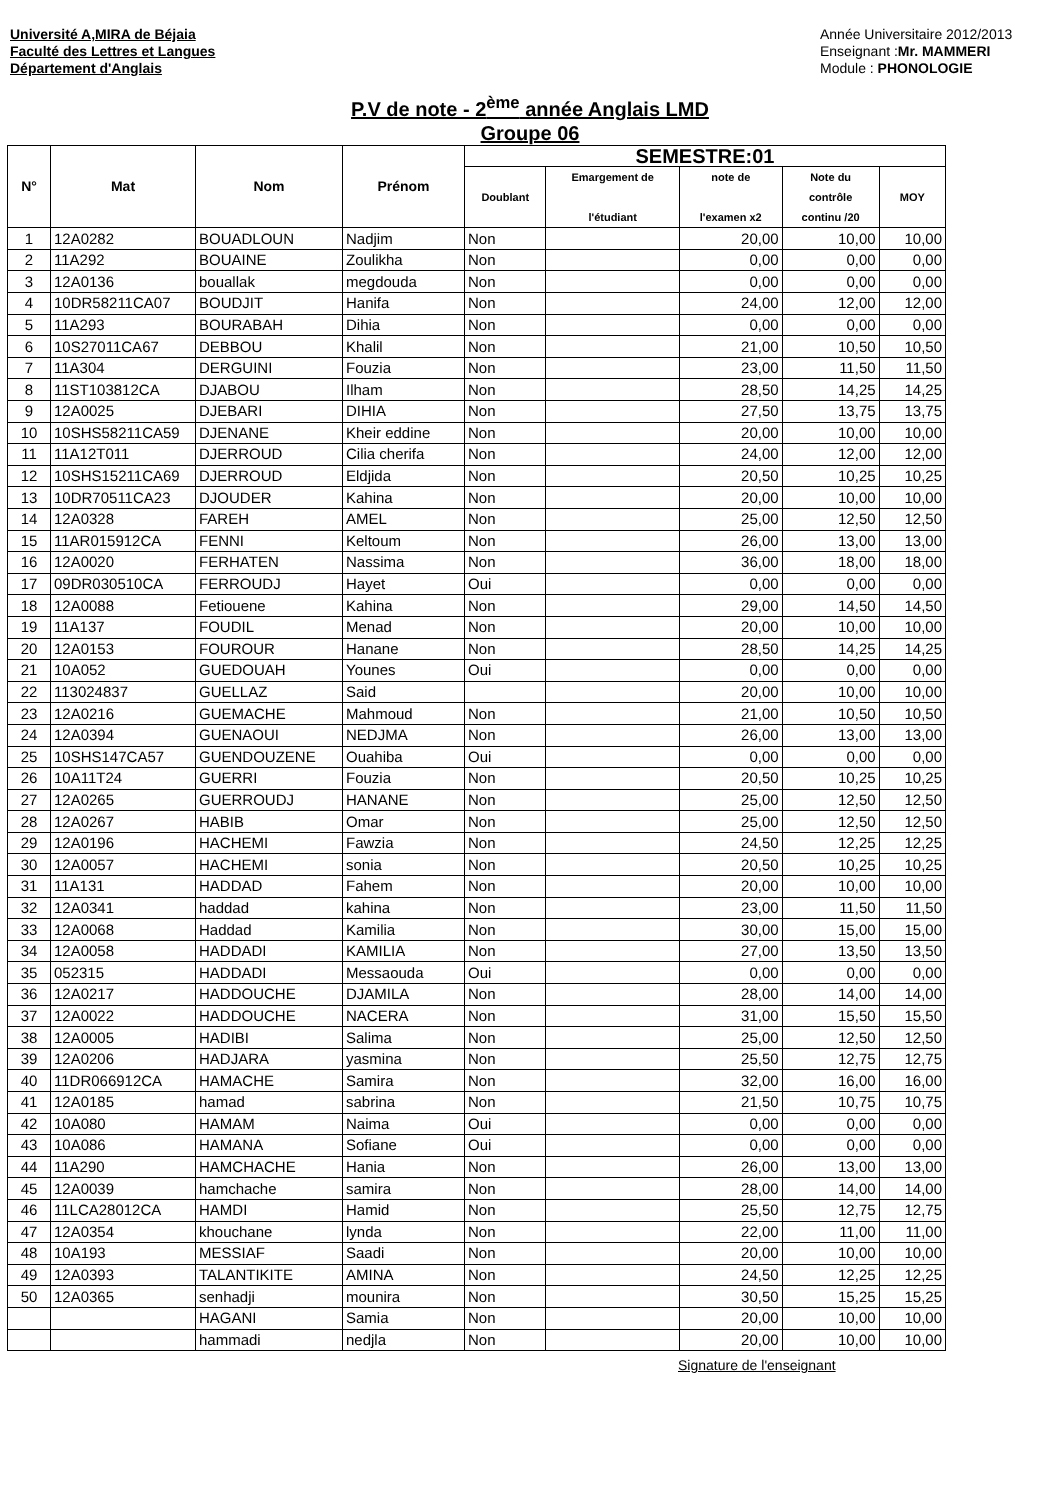Université A,MIRA de Béjaia
Faculté des Lettres et Langues
Département d'Anglais
Année Universitaire 2012/2013
Enseignant :Mr. MAMMERI
Module : PHONOLOGIE
P.V de note - 2<sup>ème</sup> année Anglais LMD
Groupe 06
| N° | Mat | Nom | Prénom | SEMESTRE:01 | | | | |
| --- | --- | --- | --- | --- | --- | --- | --- | --- |
| | | | | Doublant | Emargement de l'étudiant | note de l'examen x2 | Note du contrôle continu /20 | MOY |
| 1 | 12A0282 | BOUADLOUN | Nadjim | Non | | 20,00 | 10,00 | 10,00 |
| 2 | 11A292 | BOUAINE | Zoulikha | Non | | 0,00 | 0,00 | 0,00 |
| 3 | 12A0136 | bouallak | megdouda | Non | | 0,00 | 0,00 | 0,00 |
| 4 | 10DR58211CA07 | BOUDJIT | Hanifa | Non | | 24,00 | 12,00 | 12,00 |
| 5 | 11A293 | BOURABAH | Dihia | Non | | 0,00 | 0,00 | 0,00 |
| 6 | 10S27011CA67 | DEBBOU | Khalil | Non | | 21,00 | 10,50 | 10,50 |
| 7 | 11A304 | DERGUINI | Fouzia | Non | | 23,00 | 11,50 | 11,50 |
| 8 | 11ST103812CA | DJABOU | Ilham | Non | | 28,50 | 14,25 | 14,25 |
| 9 | 12A0025 | DJEBARI | DIHIA | Non | | 27,50 | 13,75 | 13,75 |
| 10 | 10SHS58211CA59 | DJENANE | Kheir eddine | Non | | 20,00 | 10,00 | 10,00 |
| 11 | 11A12T011 | DJERROUD | Cilia cherifa | Non | | 24,00 | 12,00 | 12,00 |
| 12 | 10SHS15211CA69 | DJERROUD | Eldjida | Non | | 20,50 | 10,25 | 10,25 |
| 13 | 10DR70511CA23 | DJOUDER | Kahina | Non | | 20,00 | 10,00 | 10,00 |
| 14 | 12A0328 | FAREH | AMEL | Non | | 25,00 | 12,50 | 12,50 |
| 15 | 11AR015912CA | FENNI | Keltoum | Non | | 26,00 | 13,00 | 13,00 |
| 16 | 12A0020 | FERHATEN | Nassima | Non | | 36,00 | 18,00 | 18,00 |
| 17 | 09DR030510CA | FERROUDJ | Hayet | Oui | | 0,00 | 0,00 | 0,00 |
| 18 | 12A0088 | Fetiouene | Kahina | Non | | 29,00 | 14,50 | 14,50 |
| 19 | 11A137 | FOUDIL | Menad | Non | | 20,00 | 10,00 | 10,00 |
| 20 | 12A0153 | FOUROUR | Hanane | Non | | 28,50 | 14,25 | 14,25 |
| 21 | 10A052 | GUEDOUAH | Younes | Oui | | 0,00 | 0,00 | 0,00 |
| 22 | 113024837 | GUELLAZ | Said | | | 20,00 | 10,00 | 10,00 |
| 23 | 12A0216 | GUEMACHE | Mahmoud | Non | | 21,00 | 10,50 | 10,50 |
| 24 | 12A0394 | GUENAOUI | NEDJMA | Non | | 26,00 | 13,00 | 13,00 |
| 25 | 10SHS147CA57 | GUENDOUZENE | Ouahiba | Oui | | 0,00 | 0,00 | 0,00 |
| 26 | 10A11T24 | GUERRI | Fouzia | Non | | 20,50 | 10,25 | 10,25 |
| 27 | 12A0265 | GUERROUDJ | HANANE | Non | | 25,00 | 12,50 | 12,50 |
| 28 | 12A0267 | HABIB | Omar | Non | | 25,00 | 12,50 | 12,50 |
| 29 | 12A0196 | HACHEMI | Fawzia | Non | | 24,50 | 12,25 | 12,25 |
| 30 | 12A0057 | HACHEMI | sonia | Non | | 20,50 | 10,25 | 10,25 |
| 31 | 11A131 | HADDAD | Fahem | Non | | 20,00 | 10,00 | 10,00 |
| 32 | 12A0341 | haddad | kahina | Non | | 23,00 | 11,50 | 11,50 |
| 33 | 12A0068 | Haddad | Kamilia | Non | | 30,00 | 15,00 | 15,00 |
| 34 | 12A0058 | HADDADI | KAMILIA | Non | | 27,00 | 13,50 | 13,50 |
| 35 | 052315 | HADDADI | Messaouda | Oui | | 0,00 | 0,00 | 0,00 |
| 36 | 12A0217 | HADDOUCHE | DJAMILA | Non | | 28,00 | 14,00 | 14,00 |
| 37 | 12A0022 | HADDOUCHE | NACERA | Non | | 31,00 | 15,50 | 15,50 |
| 38 | 12A0005 | HADIBI | Salima | Non | | 25,00 | 12,50 | 12,50 |
| 39 | 12A0206 | HADJARA | yasmina | Non | | 25,50 | 12,75 | 12,75 |
| 40 | 11DR066912CA | HAMACHE | Samira | Non | | 32,00 | 16,00 | 16,00 |
| 41 | 12A0185 | hamad | sabrina | Non | | 21,50 | 10,75 | 10,75 |
| 42 | 10A080 | HAMAM | Naima | Oui | | 0,00 | 0,00 | 0,00 |
| 43 | 10A086 | HAMANA | Sofiane | Oui | | 0,00 | 0,00 | 0,00 |
| 44 | 11A290 | HAMCHACHE | Hania | Non | | 26,00 | 13,00 | 13,00 |
| 45 | 12A0039 | hamchache | samira | Non | | 28,00 | 14,00 | 14,00 |
| 46 | 11LCA28012CA | HAMDI | Hamid | Non | | 25,50 | 12,75 | 12,75 |
| 47 | 12A0354 | khouchane | lynda | Non | | 22,00 | 11,00 | 11,00 |
| 48 | 10A193 | MESSIAF | Saadi | Non | | 20,00 | 10,00 | 10,00 |
| 49 | 12A0393 | TALANTIKITE | AMINA | Non | | 24,50 | 12,25 | 12,25 |
| 50 | 12A0365 | senhadji | mounira | Non | | 30,50 | 15,25 | 15,25 |
| | | HAGANI | Samia | Non | | 20,00 | 10,00 | 10,00 |
| | | hammadi | nedjla | Non | | 20,00 | 10,00 | 10,00 |
Signature de l'enseignant